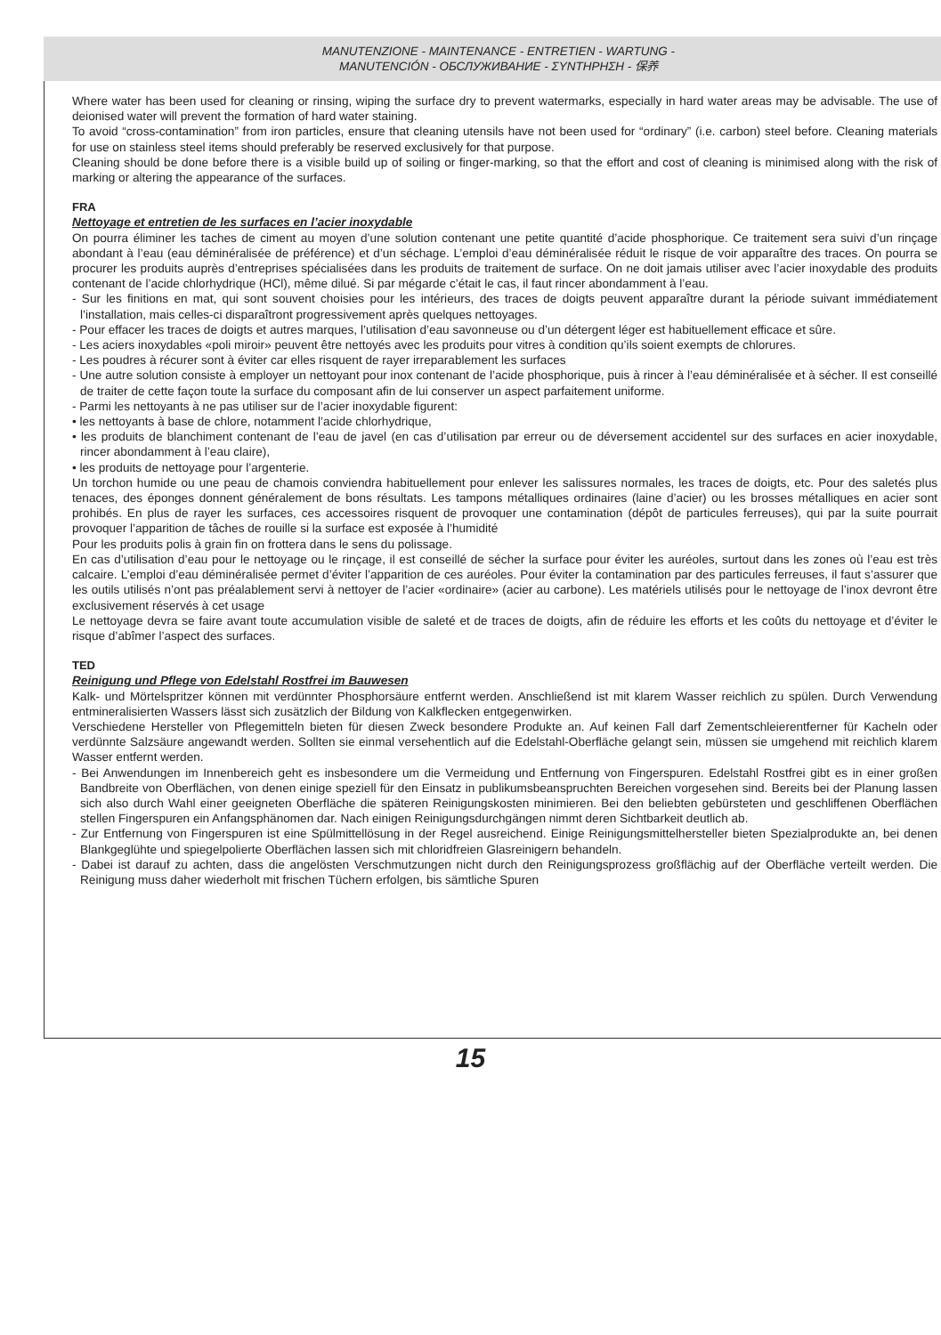MANUTENZIONE - MAINTENANCE - ENTRETIEN - WARTUNG -
MANUTENCIÓN - ОБСЛУЖИВАНИЕ - ΣΥΝΤΗΡΗΣΗ - 保养
Where water has been used for cleaning or rinsing, wiping the surface dry to prevent watermarks, especially in hard water areas may be advisable. The use of deionised water will prevent the formation of hard water staining.
To avoid “cross-contamination” from iron particles, ensure that cleaning utensils have not been used for “ordinary” (i.e. carbon) steel before. Cleaning materials for use on stainless steel items should preferably be reserved exclusively for that purpose.
Cleaning should be done before there is a visible build up of soiling or finger-marking, so that the effort and cost of cleaning is minimised along with the risk of marking or altering the appearance of the surfaces.
FRA
Nettoyage et entretien de les surfaces en l’acier inoxydable
On pourra éliminer les taches de ciment au moyen d’une solution contenant une petite quantité d’acide phosphorique. Ce traitement sera suivi d’un rinçage abondant à l’eau (eau déminéralisée de préférence) et d’un séchage. L’emploi d’eau déminéralisée réduit le risque de voir apparaître des traces. On pourra se procurer les produits auprès d’entreprises spécialisées dans les produits de traitement de surface. On ne doit jamais utiliser avec l’acier inoxydable des produits contenant de l’acide chlorhydrique (HCl), même dilué. Si par mégarde c’était le cas, il faut rincer abondamment à l’eau.
- Sur les finitions en mat, qui sont souvent choisies pour les intérieurs, des traces de doigts peuvent apparaître durant la période suivant immédiatement l’installation, mais celles-ci disparaîtront progressivement après quelques nettoyages.
- Pour effacer les traces de doigts et autres marques, l’utilisation d’eau savonneuse ou d’un détergent léger est habituellement efficace et sûre.
- Les aciers inoxydables «poli miroir» peuvent être nettoyés avec les produits pour vitres à condition qu’ils soient exempts de chlorures.
- Les poudres à récurer sont à éviter car elles risquent de rayer irreparablement les surfaces
- Une autre solution consiste à employer un nettoyant pour inox contenant de l’acide phosphorique, puis à rincer à l’eau déminéralisée et à sécher. Il est conseillé de traiter de cette façon toute la surface du composant afin de lui conserver un aspect parfaitement uniforme.
- Parmi les nettoyants à ne pas utiliser sur de l’acier inoxydable figurent:
• les nettoyants à base de chlore, notamment l’acide chlorhydrique,
• les produits de blanchiment contenant de l’eau de javel (en cas d’utilisation par erreur ou de déversement accidentel sur des surfaces en acier inoxydable, rincer abondamment à l’eau claire),
• les produits de nettoyage pour l’argenterie.
Un torchon humide ou une peau de chamois conviendra habituellement pour enlever les salissures normales, les traces de doigts, etc. Pour des saletés plus tenaces, des éponges donnent généralement de bons résultats. Les tampons métalliques ordinaires (laine d’acier) ou les brosses métalliques en acier sont prohibés. En plus de rayer les surfaces, ces accessoires risquent de provoquer une contamination (dépôt de particules ferreuses), qui par la suite pourrait provoquer l’apparition de tâches de rouille si la surface est exposée à l’humidité
Pour les produits polis à grain fin on frottera dans le sens du polissage.
En cas d’utilisation d’eau pour le nettoyage ou le rinçage, il est conseillé de sécher la surface pour éviter les auréoles, surtout dans les zones où l’eau est très calcaire. L’emploi d’eau déminéralisée permet d’éviter l’apparition de ces auréoles. Pour éviter la contamination par des particules ferreuses, il faut s’assurer que les outils utilisés n’ont pas préalablement servi à nettoyer de l’acier «ordinaire» (acier au carbone). Les matériels utilisés pour le nettoyage de l’inox devront être exclusivement réservés à cet usage
Le nettoyage devra se faire avant toute accumulation visible de saleté et de traces de doigts, afin de réduire les efforts et les coûts du nettoyage et d’éviter le risque d’abîmer l’aspect des surfaces.
TED
Reinigung und Pflege von Edelstahl Rostfrei im Bauwesen
Kalk- und Mörtelspritzer können mit verdünnter Phosphorsäure entfernt werden. Anschließend ist mit klarem Wasser reichlich zu spülen. Durch Verwendung entmineralisierten Wassers lässt sich zusätzlich der Bildung von Kalkflecken entgegenwirken.
Verschiedene Hersteller von Pflegemitteln bieten für diesen Zweck besondere Produkte an. Auf keinen Fall darf Zementschleierentferner für Kacheln oder verdünnte Salzsäure angewandt werden. Sollten sie einmal versehentlich auf die Edelstahl-Oberfläche gelangt sein, müssen sie umgehend mit reichlich klarem Wasser entfernt werden.
- Bei Anwendungen im Innenbereich geht es insbesondere um die Vermeidung und Entfernung von Fingerspuren. Edelstahl Rostfrei gibt es in einer großen Bandbreite von Oberflächen, von denen einige speziell für den Einsatz in publikumsbeanspruchten Bereichen vorgesehen sind. Bereits bei der Planung lassen sich also durch Wahl einer geeigneten Oberfläche die späteren Reinigungskosten minimieren. Bei den beliebten gebürsteten und geschliffenen Oberflächen stellen Fingerspuren ein Anfangsphänomen dar. Nach einigen Reinigungsdurchgängen nimmt deren Sichtbarkeit deutlich ab.
- Zur Entfernung von Fingerspuren ist eine Spülmittellösung in der Regel ausreichend. Einige Reinigungsmittelhersteller bieten Spezialprodukte an, bei denen Blankgeglühte und spiegelpolierte Oberflächen lassen sich mit chloridfreien Glasreinigern behandeln.
- Dabei ist darauf zu achten, dass die angelösten Verschmutzungen nicht durch den Reinigungsprozess großflächig auf der Oberfläche verteilt werden. Die Reinigung muss daher wiederholt mit frischen Tüchern erfolgen, bis sämtliche Spuren
15